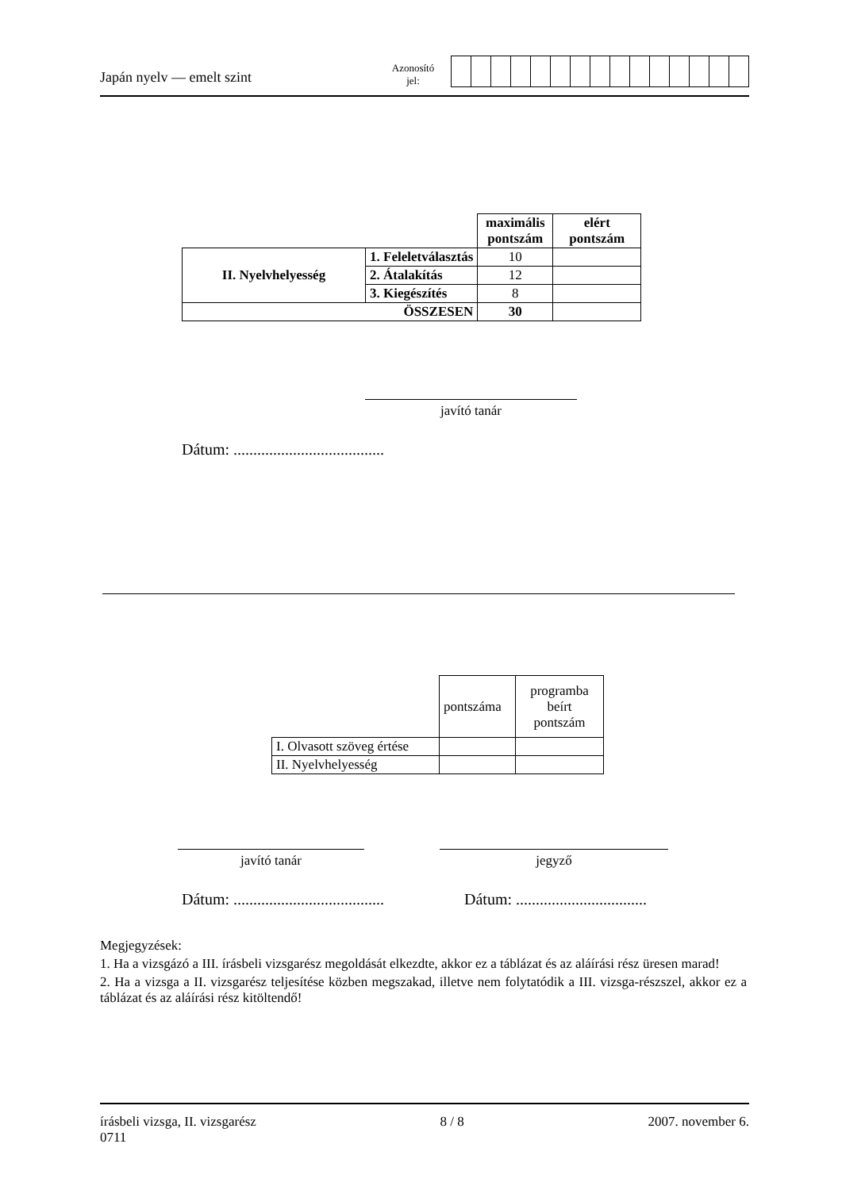Japán nyelv — emelt szint
Azonosító
jel:
| | | maximális pontszám | elért pontszám |
| II. Nyelvhelyesség | 1. Feleletválasztás | 10 | |
| | 2. Átalakítás | 12 | |
| | 3. Kiegészítés | 8 | |
| ÖSSZESEN | | 30 | |
javító tanár
Dátum: ......................................
| | pontszáma | programba beírt pontszám |
| I. Olvasott szöveg értése | | |
| II. Nyelvhelyesség | | |
javító tanár jegyző
Dátum: ......................................
Dátum: .................................
Megjegyzések:
1. Ha a vizsgázó a III. írásbeli vizsgarész megoldását elkezdte, akkor ez a táblázat és az aláírási rész üresen marad!
2. Ha a vizsga a II. vizsgarész teljesítése közben megszakad, illetve nem folytatódik a III. vizsga-részszel, akkor ez a táblázat és az aláírási rész kitöltendő!
írásbeli vizsga, II. vizsgarész
0711
8 / 8 2007. november 6.